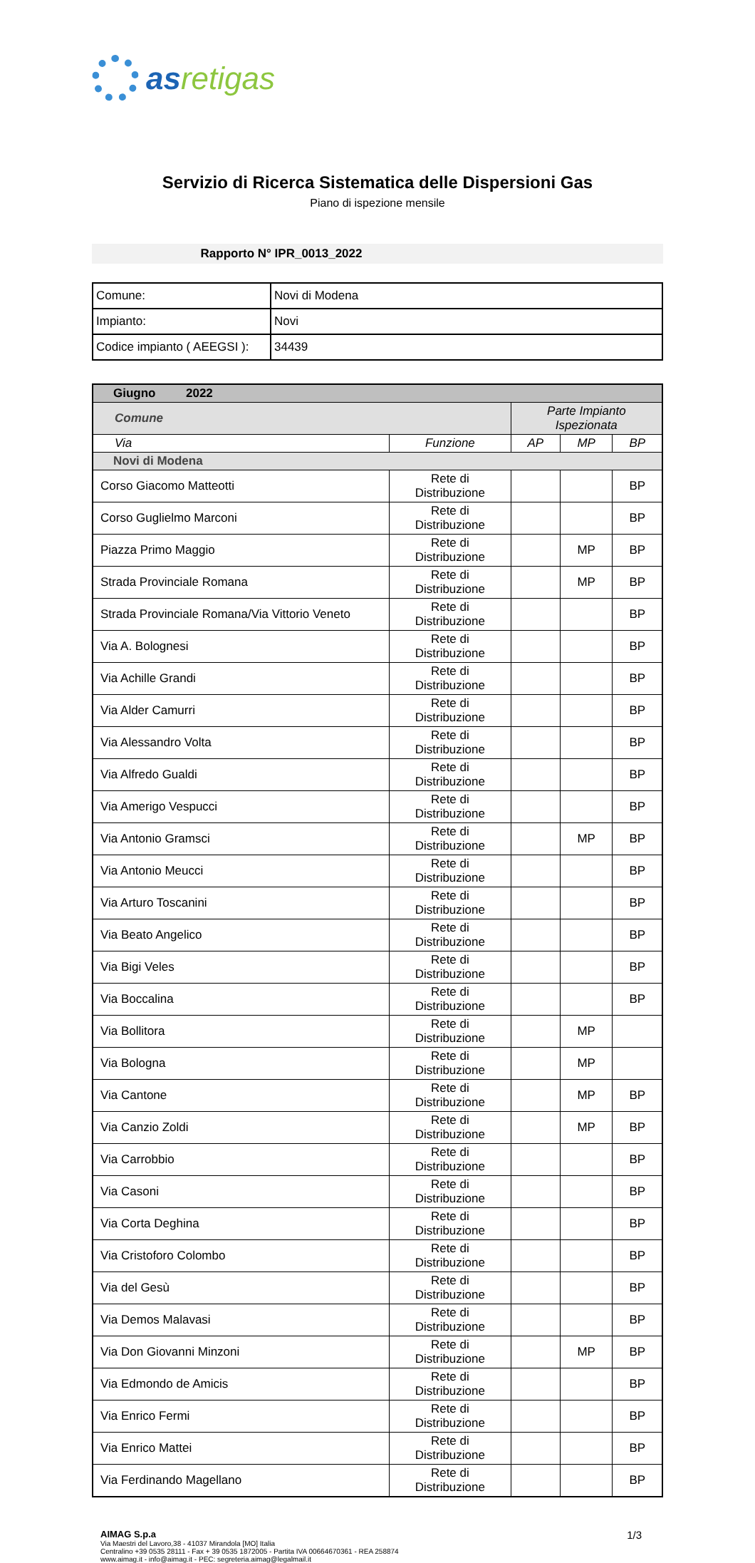asretigas
Servizio di Ricerca Sistematica delle Dispersioni Gas
Piano di ispezione mensile
Rapporto N° IPR_0013_2022
| Comune: | Novi di Modena |
| Impianto: | Novi |
| Codice impianto ( AEEGSI ): | 34439 |
| Giugno 2022 | | | | |
| --- | --- | --- | --- | --- |
| Comune | | Parte Impianto Ispezionata | | |
| Via | Funzione | AP | MP | BP |
| Novi di Modena | | | | |
| Corso Giacomo Matteotti | Rete di Distribuzione | | | BP |
| Corso Guglielmo Marconi | Rete di Distribuzione | | | BP |
| Piazza Primo Maggio | Rete di Distribuzione | | MP | BP |
| Strada Provinciale Romana | Rete di Distribuzione | | MP | BP |
| Strada Provinciale Romana/Via Vittorio Veneto | Rete di Distribuzione | | | BP |
| Via A. Bolognesi | Rete di Distribuzione | | | BP |
| Via Achille Grandi | Rete di Distribuzione | | | BP |
| Via Alder Camurri | Rete di Distribuzione | | | BP |
| Via Alessandro Volta | Rete di Distribuzione | | | BP |
| Via Alfredo Gualdi | Rete di Distribuzione | | | BP |
| Via Amerigo Vespucci | Rete di Distribuzione | | | BP |
| Via Antonio Gramsci | Rete di Distribuzione | | MP | BP |
| Via Antonio Meucci | Rete di Distribuzione | | | BP |
| Via Arturo Toscanini | Rete di Distribuzione | | | BP |
| Via Beato Angelico | Rete di Distribuzione | | | BP |
| Via Bigi Veles | Rete di Distribuzione | | | BP |
| Via Boccalina | Rete di Distribuzione | | | BP |
| Via Bollitora | Rete di Distribuzione | | MP | |
| Via Bologna | Rete di Distribuzione | | MP | |
| Via Cantone | Rete di Distribuzione | | MP | BP |
| Via Canzio Zoldi | Rete di Distribuzione | | MP | BP |
| Via Carrobbio | Rete di Distribuzione | | | BP |
| Via Casoni | Rete di Distribuzione | | | BP |
| Via Corta Deghina | Rete di Distribuzione | | | BP |
| Via Cristoforo Colombo | Rete di Distribuzione | | | BP |
| Via del Gesù | Rete di Distribuzione | | | BP |
| Via Demos Malavasi | Rete di Distribuzione | | | BP |
| Via Don Giovanni Minzoni | Rete di Distribuzione | | MP | BP |
| Via Edmondo de Amicis | Rete di Distribuzione | | | BP |
| Via Enrico Fermi | Rete di Distribuzione | | | BP |
| Via Enrico Mattei | Rete di Distribuzione | | | BP |
| Via Ferdinando Magellano | Rete di Distribuzione | | | BP |
AIMAG S.p.a
Via Maestri del Lavoro,38 - 41037 Mirandola [MO] Italia
Centralino +39 0535 28111 - Fax + 39 0535 1872005 - Partita IVA 00664670361 - REA 258874
www.aimag.it - info@aimag.it - PEC: segreteria.aimag@legalmail.it
1/3